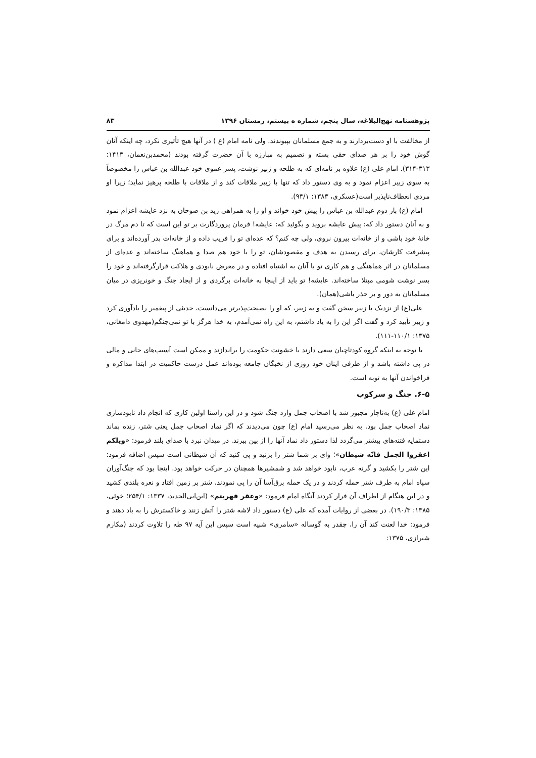پژوهشنامه نهج‌البلاغه، سال پنجم، شماره ه بیستم، زمستان ۱۳۹۶ ۸۳
از مخالفت با او دست‌بردارند و به جمع مسلمانان بپیوندند. ولی نامه امام (ع ) در آنها هیچ تأثیری نکرد، چه اینکه آنان گوش خود را بر هر صدای حقی بسته و تصمیم به مبارزه با آن حضرت گرفته بودند (محمدبن‌نعمان، ۱۴۱۳: ۳۱۳-۳۱۴). امام علی (ع) علاوه بر نامه‌ای که به طلحه و زبیر نوشت، پسر عموی خود عبدالله بن عباس را مخصوصاً به سوی زبیر اعزام نمود و به وی دستور داد که تنها با زبیر ملاقات کند و از ملاقات با طلحه پرهیز نماید؛ زیرا او مردی انعطاف‌ناپذیر است(عسکری، ۱۳۸۳: ۹۴/۱).
امام (ع) بار دوم عبدالله بن عباس را پیش خود خواند و او را به همراهی زید بن صوحان به نزد عایشه اعزام نمود و به آنان دستور داد که: پیش عایشه بروید و بگوئید که: عایشه! فرمان پروردگارت بر تو این است که تا دم مرگ در خانهٔ خود باشی و از خانه‌ات بیرون نروی، ولی چه کنم؟ که عده‌ای تو را فریب داده و از خانه‌ات بدر آورده‌اند و برای پیشرفت کارشان، برای رسیدن به هدف و مقصودشان، تو را با خود هم صدا و هماهنگ ساخته‌اند و عده‌ای از مسلمانان در اثر هماهنگی و هم کاری تو با آنان به اشتباه افتاده و در معرض نابودی و هلاکت قرارگرفته‌اند و خود را بسر نوشت شومی مبتلا ساخته‌اند. عایشه! تو باید از اینجا به خانه‌ات برگردی و از ایجاد جنگ و خونریزی در میان مسلمانان به دور و بر حذر باشی(همان).
علی(ع) از نزدیک با زبیر سخن گفت و به زبیر، که او را نصیحت‌پذیرتر می‌دانست، حدیثی از پیغمبر را یادآوری کرد و زبیر تأیید کرد و گفت اگر این را به یاد داشتم، به این راه نمی‌آمدم، به خدا هرگز با تو نمی‌جنگم(مهدوی دامغانی، ۱۳۷۵: ۱۱۰/۱-۱۱۱).
با توجه به اینکه گروه کودتاچیان سعی دارند با خشونت حکومت را براندازند و ممکن است آسیب‌های جانی و مالی در پی داشته باشد و از طرفی اینان خود روزی از نخبگان جامعه بوده‌اند عمل درست حاکمیت در ابتدا مذاکره و فراخواندن آنها به توبه است.
۶-۵. جنگ و سرکوب
امام علی (ع) به‌ناچار مجبور شد با اصحاب جمل وارد جنگ شود و در این راستا اولین کاری که انجام داد نابودسازی نماد اصحاب جمل بود. به نظر می‌رسید امام (ع) چون می‌دیدند که اگر نماد اصحاب جمل یعنی شتر، زنده بماند دستمایه فتنه‌های بیشتر می‌گردد لذا دستور داد نماد آنها را از بین ببرند. در میدان نبرد با صدای بلند فرمود: «ویلکم اعقروا الجمل فانّه شیطان»؛ وای بر شما شتر را بزنید و پی کنید که آن شیطانی است سپس اضافه فرمود: این شتر را بکشید و گرنه عرب، نابود خواهد شد و شمشیرها همچنان در حرکت خواهد بود. اینجا بود که جنگ‌آوران سپاه امام به طرف شتر حمله کردند و در یک حمله برق‌آسا آن را پی نمودند، شتر بر زمین افتاد و نعره بلندی کشید و در این هنگام از اطراف آن فرار کردند آنگاه امام فرمود: «وعقر فهربتم» (ابن‌ابی‌الحدید، ۱۳۳۷: ۲۵۴/۱؛ خوئی، ۱۳۸۵: ۱۹۰/۳). در بعضی از روایات آمده که علی (ع) دستور داد لاشه شتر را آتش زنند و خاکسترش را به باد دهند و فرمود: خدا لعنت کند آن را، چقدر به گوساله «سامری» شبیه است سپس این آیه ۹۷ طه را تلاوت کردند (مکارم شیرازی، ۱۳۷۵: